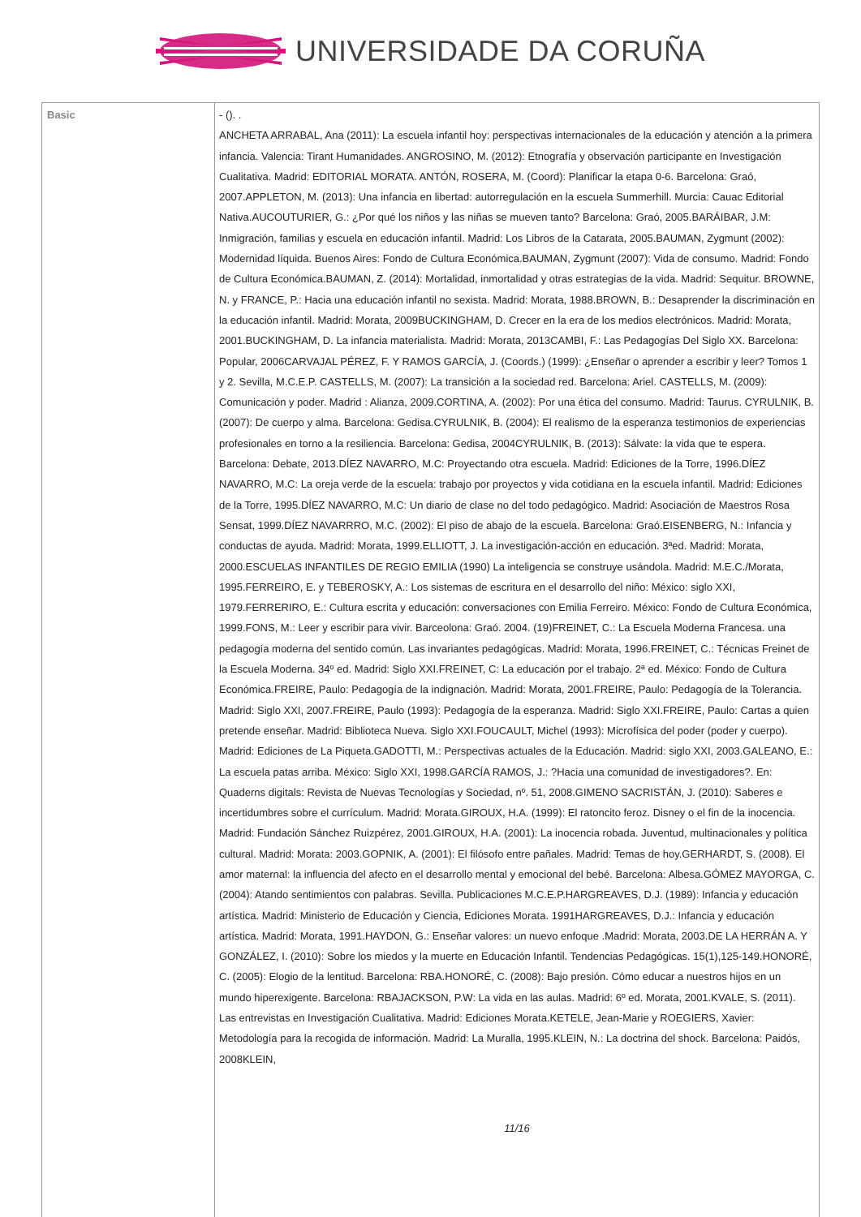UNIVERSIDADE DA CORUÑA
| Basic | - (). . ANCHETA ARRABAL, Ana (2011): La escuela infantil hoy: perspectivas internacionales de la educación y atención a la primera infancia. Valencia: Tirant Humanidades. ANGROSINO, M. (2012): Etnografía y observación participante en Investigación Cualitativa. Madrid: EDITORIAL MORATA. ANTÓN, ROSERA, M. (Coord): Planificar la etapa 0-6. Barcelona: Graó, 2007.APPLETON, M. (2013): Una infancia en libertad: autorregulación en la escuela Summerhill. Murcia: Cauac Editorial Nativa.AUCOUTURIER, G.: ¿Por qué los niños y las niñas se mueven tanto? Barcelona: Graó, 2005.BARÁIBAR, J.M: Inmigración, familias y escuela en educación infantil. Madrid: Los Libros de la Catarata, 2005.BAUMAN, Zygmunt (2002): Modernidad líquida. Buenos Aires: Fondo de Cultura Económica.BAUMAN, Zygmunt (2007): Vida de consumo. Madrid: Fondo de Cultura Económica.BAUMAN, Z. (2014): Mortalidad, inmortalidad y otras estrategias de la vida. Madrid: Sequitur. BROWNE, N. y FRANCE, P.: Hacia una educación infantil no sexista. Madrid: Morata, 1988.BROWN, B.: Desaprender la discriminación en la educación infantil. Madrid: Morata, 2009BUCKINGHAM, D. Crecer en la era de los medios electrónicos. Madrid: Morata, 2001.BUCKINGHAM, D. La infancia materialista. Madrid: Morata, 2013CAMBI, F.: Las Pedagogías Del Siglo XX. Barcelona: Popular, 2006CARVAJAL PÉREZ, F. Y RAMOS GARCÍA, J. (Coords.) (1999): ¿Enseñar o aprender a escribir y leer? Tomos 1 y 2. Sevilla, M.C.E.P. CASTELLS, M. (2007): La transición a la sociedad red. Barcelona: Ariel. CASTELLS, M. (2009): Comunicación y poder. Madrid : Alianza, 2009.CORTINA, A. (2002): Por una ética del consumo. Madrid: Taurus. CYRULNIK, B. (2007): De cuerpo y alma. Barcelona: Gedisa.CYRULNIK, B. (2004): El realismo de la esperanza testimonios de experiencias profesionales en torno a la resiliencia. Barcelona: Gedisa, 2004CYRULNIK, B. (2013): Sálvate: la vida que te espera. Barcelona: Debate, 2013.DÍEZ NAVARRO, M.C: Proyectando otra escuela. Madrid: Ediciones de la Torre, 1996.DÍEZ NAVARRO, M.C: La oreja verde de la escuela: trabajo por proyectos y vida cotidiana en la escuela infantil. Madrid: Ediciones de la Torre, 1995.DÍEZ NAVARRO, M.C: Un diario de clase no del todo pedagógico. Madrid: Asociación de Maestros Rosa Sensat, 1999.DÍEZ NAVARRRO, M.C. (2002): El piso de abajo de la escuela. Barcelona: Graó.EISENBERG, N.: Infancia y conductas de ayuda. Madrid: Morata, 1999.ELLIOTT, J. La investigación-acción en educación. 3ªed. Madrid: Morata, 2000.ESCUELAS INFANTILES DE REGIO EMILIA (1990) La inteligencia se construye usándola. Madrid: M.E.C./Morata, 1995.FERREIRO, E. y TEBEROSKY, A.: Los sistemas de escritura en el desarrollo del niño: México: siglo XXI, 1979.FERRERIRO, E.: Cultura escrita y educación: conversaciones con Emilia Ferreiro. México: Fondo de Cultura Económica, 1999.FONS, M.: Leer y escribir para vivir. Barceolona: Graó. 2004. (19)FREINET, C.: La Escuela Moderna Francesa. una pedagogía moderna del sentido común. Las invariantes pedagógicas. Madrid: Morata, 1996.FREINET, C.: Técnicas Freinet de la Escuela Moderna. 34º ed. Madrid: Siglo XXI.FREINET, C: La educación por el trabajo. 2ª ed. México: Fondo de Cultura Económica.FREIRE, Paulo: Pedagogía de la indignación. Madrid: Morata, 2001.FREIRE, Paulo: Pedagogía de la Tolerancia. Madrid: Siglo XXI, 2007.FREIRE, Paulo (1993): Pedagogía de la esperanza. Madrid: Siglo XXI.FREIRE, Paulo: Cartas a quien pretende enseñar. Madrid: Biblioteca Nueva. Siglo XXI.FOUCAULT, Michel (1993): Microfísica del poder (poder y cuerpo). Madrid: Ediciones de La Piqueta.GADOTTI, M.: Perspectivas actuales de la Educación. Madrid: siglo XXI, 2003.GALEANO, E.: La escuela patas arriba. México: Siglo XXI, 1998.GARCÍA RAMOS, J.: ?Hacia una comunidad de investigadores?. En: Quaderns digitals: Revista de Nuevas Tecnologías y Sociedad, nº. 51, 2008.GIMENO SACRISTÁN, J. (2010): Saberes e incertidumbres sobre el currículum. Madrid: Morata.GIROUX, H.A. (1999): El ratoncito feroz. Disney o el fin de la inocencia. Madrid: Fundación Sánchez Ruizpérez, 2001.GIROUX, H.A. (2001): La inocencia robada. Juventud, multinacionales y política cultural. Madrid: Morata: 2003.GOPNIK, A. (2001): El filósofo entre pañales. Madrid: Temas de hoy.GERHARDT, S. (2008). El amor maternal: la influencia del afecto en el desarrollo mental y emocional del bebé. Barcelona: Albesa.GÓMEZ MAYORGA, C. (2004): Atando sentimientos con palabras. Sevilla. Publicaciones M.C.E.P.HARGREAVES, D.J. (1989): Infancia y educación artística. Madrid: Ministerio de Educación y Ciencia, Ediciones Morata. 1991HARGREAVES, D.J.: Infancia y educación artística. Madrid: Morata, 1991.HAYDON, G.: Enseñar valores: un nuevo enfoque .Madrid: Morata, 2003.DE LA HERRÁN A. Y GONZÁLEZ, I. (2010): Sobre los miedos y la muerte en Educación Infantil. Tendencias Pedagógicas. 15(1),125-149.HONORÉ, C. (2005): Elogio de la lentitud. Barcelona: RBA.HONORÉ, C. (2008): Bajo presión. Cómo educar a nuestros hijos en un mundo hiperexigente. Barcelona: RBAJACKSON, P.W: La vida en las aulas. Madrid: 6º ed. Morata, 2001.KVALE, S. (2011). Las entrevistas en Investigación Cualitativa. Madrid: Ediciones Morata.KETELE, Jean-Marie y ROEGIERS, Xavier: Metodología para la recogida de información. Madrid: La Muralla, 1995.KLEIN, N.: La doctrina del shock. Barcelona: Paidós, 2008KLEIN, 11/16 |